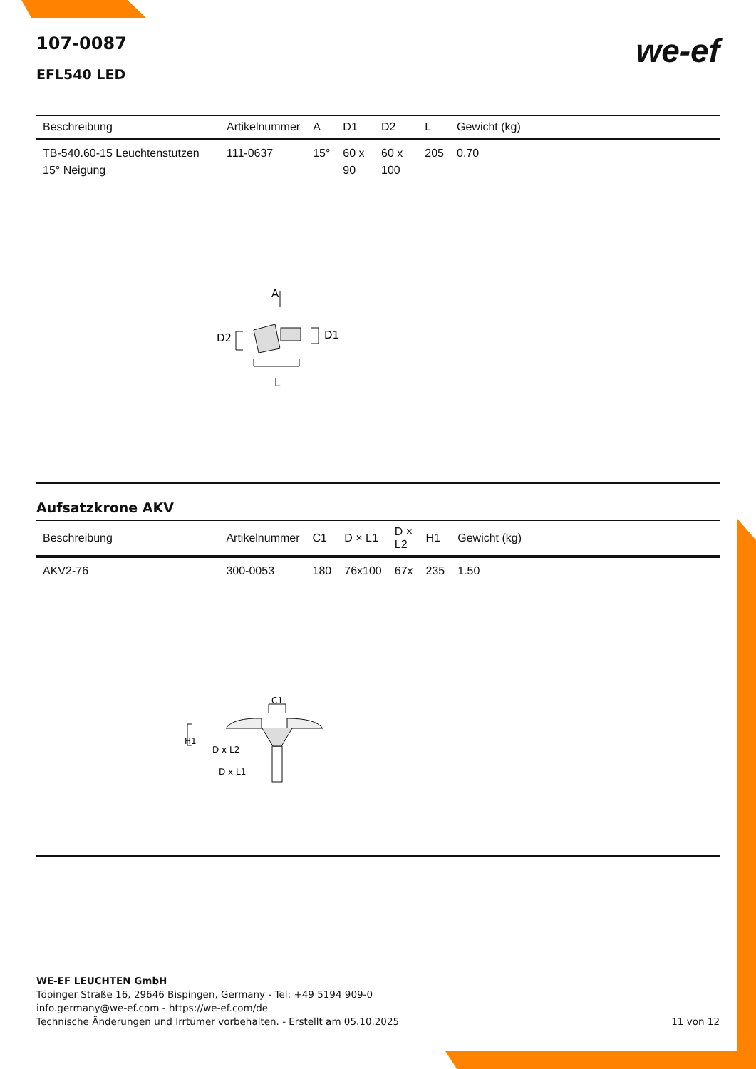we-ef
107-0087
EFL540 LED
| Beschreibung | Artikelnummer | A | D1 | D2 | L | Gewicht (kg) |
| --- | --- | --- | --- | --- | --- | --- |
| TB-540.60-15 Leuchtenstutzen 15° Neigung | 111-0637 | 15° | 60 x 90 | 60 x 100 | 205 | 0.70 |
A
D2
D1
L
Aufsatzkrone AKV
| Beschreibung | Artikelnummer | C1 | D × L1 | D × L2 | H1 | Gewicht (kg) |
| --- | --- | --- | --- | --- | --- | --- |
| AKV2-76 | 300-0053 | 180 | 76x100 | 67x | 235 | 1.50 |
C1
H1
D x L2
D x L1
WE-EF LEUCHTEN GmbH
Töpinger Straße 16, 29646 Bispingen, Germany - Tel: +49 5194 909-0
info.germany@we-ef.com - https://we-ef.com/de
Technische Änderungen und Irrtümer vorbehalten. - Erstellt am 05.10.2025 11 von 12